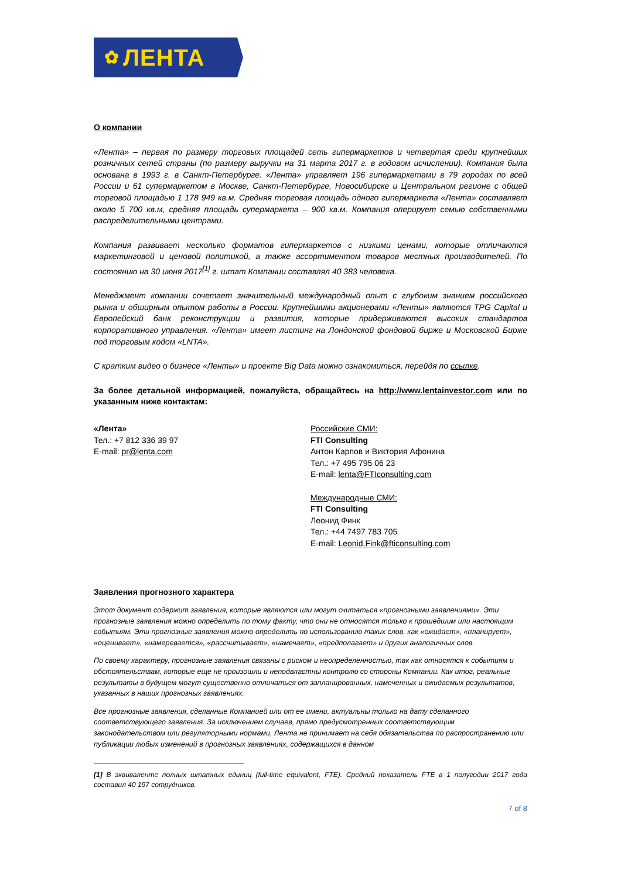✿ ЛЕНТА
О компании
«Лента» – первая по размеру торговых площадей сеть гипермаркетов и четвертая среди крупнейших розничных сетей страны (по размеру выручки на 31 марта 2017 г. в годовом исчислении). Компания была основана в 1993 г. в Санкт-Петербурге. «Лента» управляет 196 гипермаркетами в 79 городах по всей России и 61 супермаркетом в Москве, Санкт-Петербурге, Новосибирске и Центральном регионе с общей торговой площадью 1 178 949 кв.м. Средняя торговая площадь одного гипермаркета «Лента» составляет около 5 700 кв.м, средняя площадь супермаркета – 900 кв.м. Компания оперирует семью собственными распределительными центрами.
Компания развивает несколько форматов гипермаркетов с низкими ценами, которые отличаются маркетинговой и ценовой политикой, а также ассортиментом товаров местных производителей. По состоянию на 30 июня 2017<sup>[1]</sup> г. штат Компании составлял 40 383 человека.
Менеджмент компании сочетает значительный международный опыт с глубоким знанием российского рынка и обширным опытом работы в России. Крупнейшими акционерами «Ленты» являются TPG Capital и Европейский банк реконструкции и развития, которые придерживаются высоких стандартов корпоративного управления. «Лента» имеет листинг на Лондонской фондовой бирже и Московской Бирже под торговым кодом «LNTA».
С кратким видео о бизнесе «Ленты» и проекте Big Data можно ознакомиться, перейдя по ссылке.
За более детальной информацией, пожалуйста, обращайтесь на http://www.lentainvestor.com или по указанным ниже контактам:
«Лента»
Тел.: +7 812 336 39 97
E-mail: pr@lenta.com
Российские СМИ:
FTI Consulting
Антон Карпов и Виктория Афонина
Тел.: +7 495 795 06 23
E-mail: lenta@FTIconsulting.com
Международные СМИ:
FTI Consulting
Леонид Финк
Тел.: +44 7497 783 705
E-mail: Leonid.Fink@fticonsulting.com
Заявления прогнозного характера
Этот документ содержит заявления, которые являются или могут считаться «прогнозными заявлениями». Эти прогнозные заявления можно определить по тому факту, что они не относятся только к прошедшим или настоящим событиям. Эти прогнозные заявления можно определить по использованию таких слов, как «ожидает», «планирует», «оценивает», «намеревается», «рассчитывает», «намечает», «предполагает» и других аналогичных слов.
По своему характеру, прогнозные заявления связаны с риском и неопределенностью, так как относятся к событиям и обстоятельствам, которые еще не произошли и неподвластны контролю со стороны Компании. Как итог, реальные результаты в будущем могут существенно отличаться от запланированных, намеченных и ожидаемых результатов, указанных в наших прогнозных заявлениях.
Все прогнозные заявления, сделанные Компанией или от ее имени, актуальны только на дату сделанного соответствующего заявления. За исключением случаев, прямо предусмотренных соответствующим законодательством или регуляторными нормами, Лента не принимает на себя обязательства по распространению или публикации любых изменений в прогнозных заявлениях, содержащихся в данном
[1] В эквиваленте полных штатных единиц (full-time equivalent, FTE). Средний показатель FTE в 1 полугодии 2017 года составил 40 197 сотрудников.
7 of 8